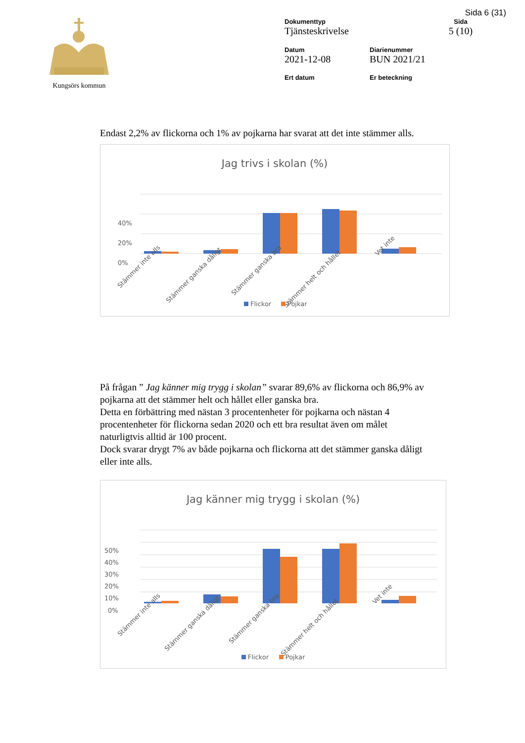Sida 6 (31)
Kungsörs kommun Dokumenttyp
Tjänsteskrivelse
Sida
5 (10)
Datum
2021-12-08
Diarienummer
BUN 2021/21
Ert datum
Er beteckning
Endast 2,2% av flickorna och 1% av pojkarna har svarat att det inte stämmer alls.
Jag trivs i skolan (%)
40%
20%
0%
Stämmer inte alls
Stämmer ganska dåligt
Stämmer ganska bra
Stämmer helt och hållet
Vet inte
Flickor
Pojkar
På frågan ” Jag känner mig trygg i skolan” svarar 89,6% av flickorna och 86,9% av pojkarna att det stämmer helt och hållet eller ganska bra.
Detta en förbättring med nästan 3 procentenheter för pojkarna och nästan 4 procentenheter för flickorna sedan 2020 och ett bra resultat även om målet naturligtvis alltid är 100 procent.
Dock svarar drygt 7% av både pojkarna och flickorna att det stämmer ganska dåligt eller inte alls.
Jag känner mig trygg i skolan (%)
50%
40%
30%
20%
10%
0%
Stämmer inte alls
Stämmer ganska dåligt
Stämmer ganska bra
Stämmer helt och hållet
Vet inte
Flickor Pojkar